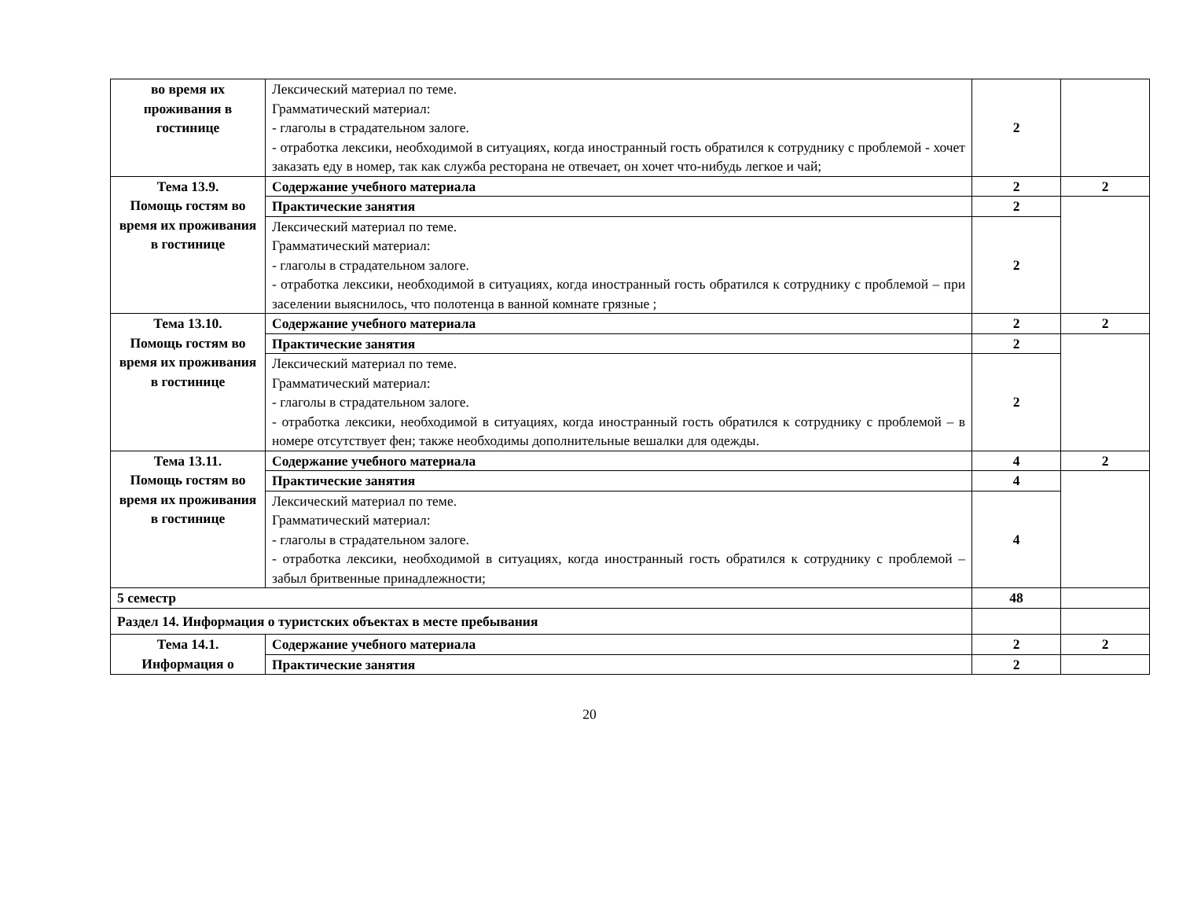| во время их проживания в гостинице | Лексический материал по теме. Грамматический материал: - глаголы в страдательном залоге. - отработка лексики, необходимой в ситуациях, когда иностранный гость обратился к сотруднику с проблемой - хочет заказать еду в номер, так как служба ресторана не отвечает, он хочет что-нибудь легкое и чай; | 2 | |
| Тема 13.9. Помощь гостям во время их проживания в гостинице | Содержание учебного материала | 2 | 2 |
| | Практические занятия | 2 | |
| | Лексический материал по теме. Грамматический материал: - глаголы в страдательном залоге. - отработка лексики, необходимой в ситуациях, когда иностранный гость обратился к сотруднику с проблемой – при заселении выяснилось, что полотенца в ванной комнате грязные ; | 2 | |
| Тема 13.10. Помощь гостям во время их проживания в гостинице | Содержание учебного материала | 2 | 2 |
| | Практические занятия | 2 | |
| | Лексический материал по теме. Грамматический материал: - глаголы в страдательном залоге. - отработка лексики, необходимой в ситуациях, когда иностранный гость обратился к сотруднику с проблемой – в номере отсутствует фен; также необходимы дополнительные вешалки для одежды. | 2 | |
| Тема 13.11. Помощь гостям во время их проживания в гостинице | Содержание учебного материала | 4 | 2 |
| | Практические занятия | 4 | |
| | Лексический материал по теме. Грамматический материал: - глаголы в страдательном залоге. - отработка лексики, необходимой в ситуациях, когда иностранный гость обратился к сотруднику с проблемой – забыл бритвенные принадлежности; | 4 | |
| 5 семестр | | 48 | |
| Раздел 14. Информация о туристских объектах в месте пребывания | | | |
| Тема 14.1. Информация о | Содержание учебного материала | 2 | 2 |
| | Практические занятия | 2 | |
20